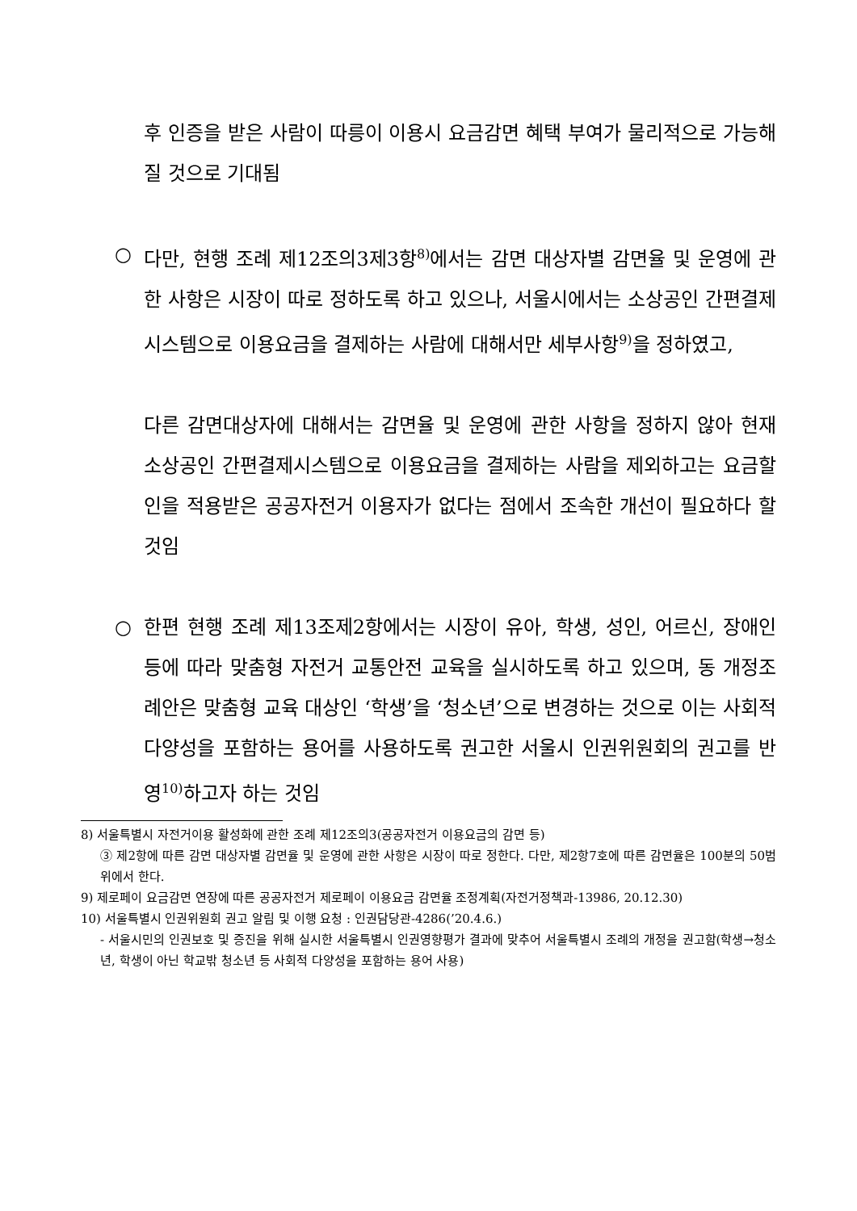후 인증을 받은 사람이 따릉이 이용시 요금감면 혜택 부여가 물리적으로 가능해질 것으로 기대됨
○ 다만, 현행 조례 제12조의3제3항<sup>8)</sup>에서는 감면 대상자별 감면율 및 운영에 관한 사항은 시장이 따로 정하도록 하고 있으나, 서울시에서는 소상공인 간편결제시스템으로 이용요금을 결제하는 사람에 대해서만 세부사항<sup>9)</sup>을 정하였고,
다른 감면대상자에 대해서는 감면율 및 운영에 관한 사항을 정하지 않아 현재 소상공인 간편결제시스템으로 이용요금을 결제하는 사람을 제외하고는 요금할인을 적용받은 공공자전거 이용자가 없다는 점에서 조속한 개선이 필요하다 할 것임
○ 한편 현행 조례 제13조제2항에서는 시장이 유아, 학생, 성인, 어르신, 장애인 등에 따라 맞춤형 자전거 교통안전 교육을 실시하도록 하고 있으며, 동 개정조례안은 맞춤형 교육 대상인 ‘학생’을 ‘청소년’으로 변경하는 것으로 이는 사회적 다양성을 포함하는 용어를 사용하도록 권고한 서울시 인권위원회의 권고를 반영<sup>10)</sup>하고자 하는 것임
8) 서울특별시 자전거이용 활성화에 관한 조례 제12조의3(공공자전거 이용요금의 감면 등)
③ 제2항에 따른 감면 대상자별 감면율 및 운영에 관한 사항은 시장이 따로 정한다. 다만, 제2항7호에 따른 감면율은 100분의 50범위에서 한다.
9) 제로페이 요금감면 연장에 따른 공공자전거 제로페이 이용요금 감면율 조정계획(자전거정책과-13986, 20.12.30)
10) 서울특별시 인권위원회 권고 알림 및 이행 요청 : 인권담당관-4286(’20.4.6.)
- 서울시민의 인권보호 및 증진을 위해 실시한 서울특별시 인권영향평가 결과에 맞추어 서울특별시 조례의 개정을 권고함(학생→청소년, 학생이 아닌 학교밖 청소년 등 사회적 다양성을 포함하는 용어 사용)